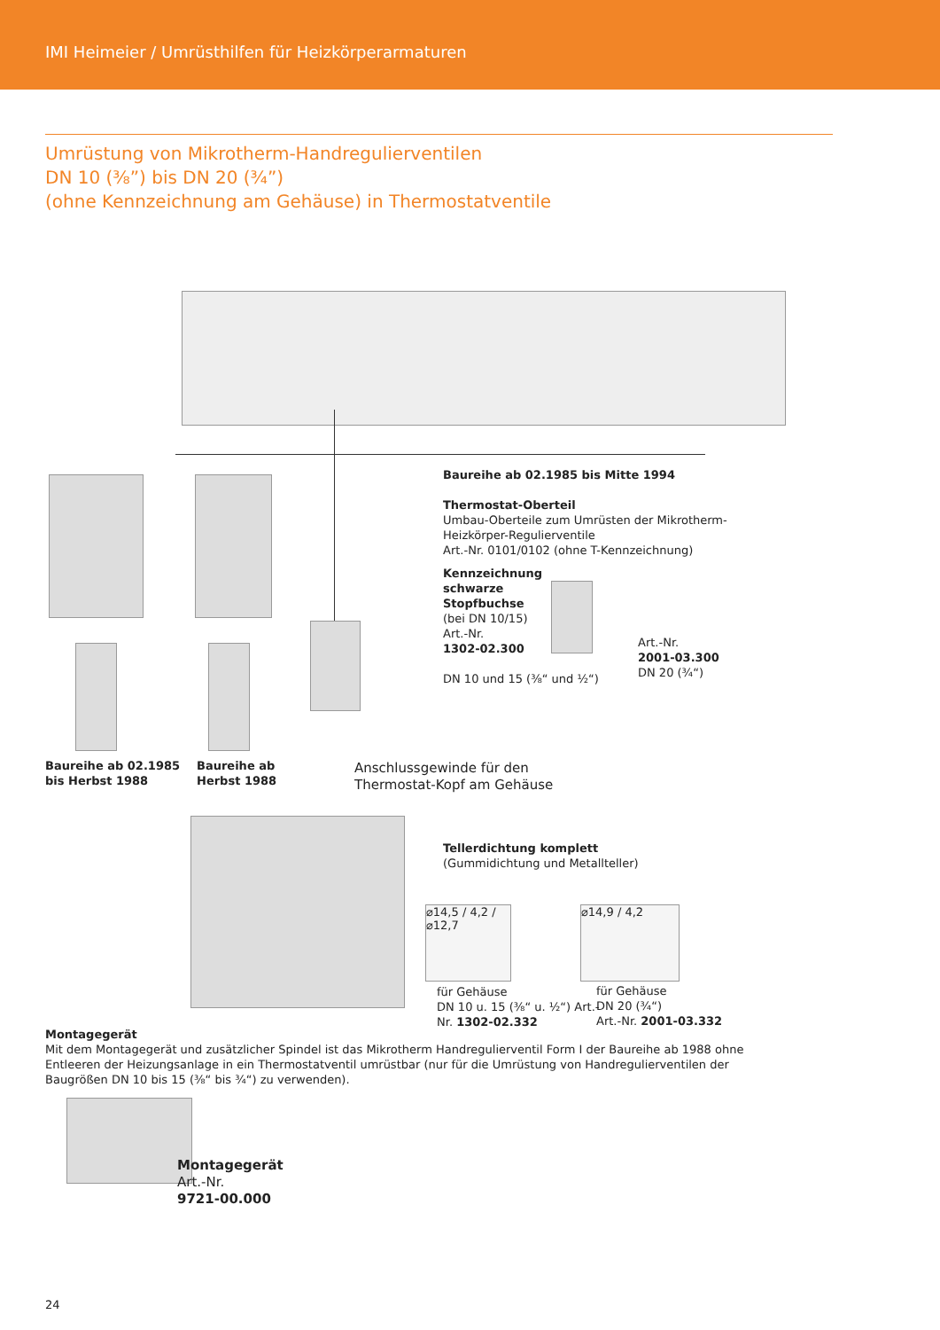IMI Heimeier / Umrüsthilfen für Heizkörperarmaturen
Umrüstung von Mikrotherm-Handregulierventilen
DN 10 (⅜”) bis DN 20 (¾”)
(ohne Kennzeichnung am Gehäuse) in Thermostatventile
Baureihe ab 02.1985 bis Mitte 1994
Thermostat-Oberteil
Umbau-Oberteile zum Umrüsten der Mikrotherm-Heizkörper-Regulierventile
Art.-Nr. 0101/0102 (ohne T-Kennzeichnung)
Kennzeichnung
schwarze
Stopfbuchse
(bei DN 10/15)
Art.-Nr.
1302-02.300
DN 10 und 15 (⅜“ und ½“)
Art.-Nr.
2001-03.300
DN 20 (¾“)
Baureihe ab 02.1985
bis Herbst 1988
Baureihe ab
Herbst 1988
Anschlussgewinde für den
Thermostat-Kopf am Gehäuse
Tellerdichtung komplett
(Gummidichtung und Metallteller)
⌀14,5 / 4,2 / ⌀12,7
⌀14,9 / 4,2
für Gehäuse
DN 10 u. 15 (⅜“ u. ½“) Art.-
Nr. 1302-02.332
für Gehäuse
DN 20 (¾“)
Art.-Nr. 2001-03.332
Montagegerät
Mit dem Montagegerät und zusätzlicher Spindel ist das Mikrotherm Handregulierventil Form I der Baureihe ab 1988 ohne Entleeren der Heizungsanlage in ein Thermostatventil umrüstbar (nur für die Umrüstung von Handregulierventilen der Baugrößen DN 10 bis 15 (⅜“ bis ¾“) zu verwenden).
Montagegerät
Art.-Nr.
9721-00.000
24